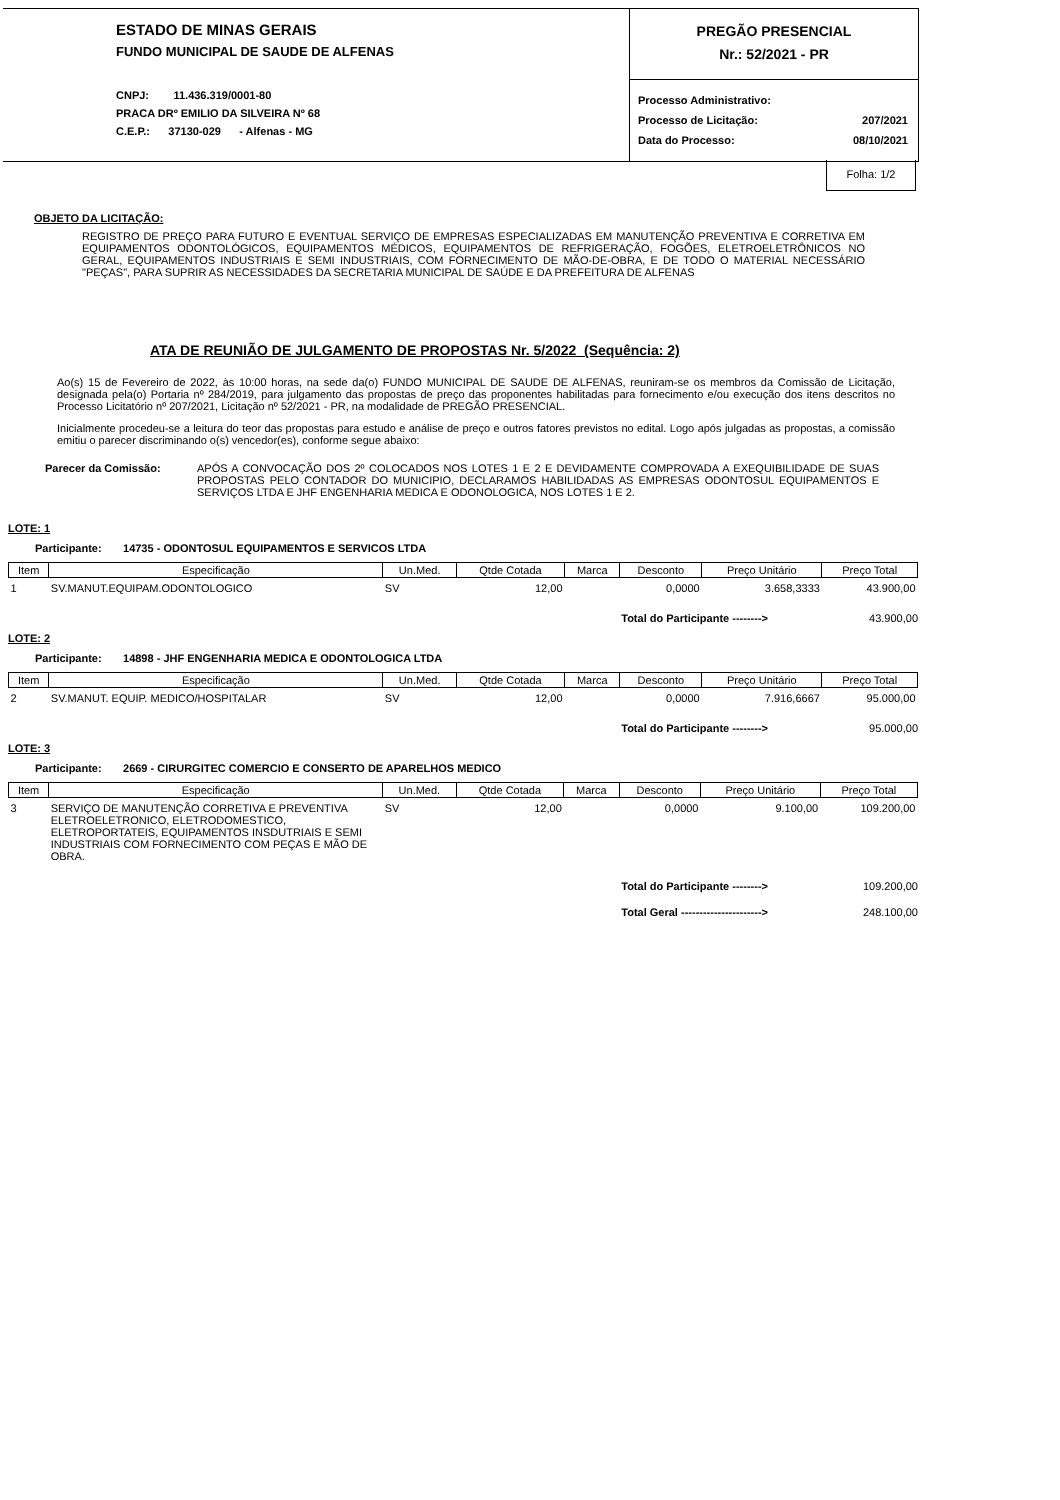ESTADO DE MINAS GERAIS
FUNDO MUNICIPAL DE SAUDE DE ALFENAS
CNPJ: 11.436.319/0001-80
PRACA DRº EMILIO DA SILVEIRA Nº 68
C.E.P.: 37130-029 - Alfenas - MG
PREGÃO PRESENCIAL
Nr.: 52/2021 - PR
Processo Administrativo:
Processo de Licitação: 207/2021
Data do Processo: 08/10/2021
Folha: 1/2
OBJETO DA LICITAÇÃO:
REGISTRO DE PREÇO PARA FUTURO E EVENTUAL SERVIÇO DE EMPRESAS ESPECIALIZADAS EM MANUTENÇÃO PREVENTIVA E CORRETIVA EM EQUIPAMENTOS ODONTOLÓGICOS, EQUIPAMENTOS MÉDICOS, EQUIPAMENTOS DE REFRIGERAÇÃO, FOGÕES, ELETROELETRÔNICOS NO GERAL, EQUIPAMENTOS INDUSTRIAIS E SEMI INDUSTRIAIS, COM FORNECIMENTO DE MÃO-DE-OBRA, E DE TODO O MATERIAL NECESSÁRIO "PEÇAS", PARA SUPRIR AS NECESSIDADES DA SECRETARIA MUNICIPAL DE SAÚDE E DA PREFEITURA DE ALFENAS
ATA DE REUNIÃO DE JULGAMENTO DE PROPOSTAS Nr. 5/2022 (Sequência: 2)
Ao(s) 15 de Fevereiro de 2022, às 10:00 horas, na sede da(o) FUNDO MUNICIPAL DE SAUDE DE ALFENAS, reuniram-se os membros da Comissão de Licitação, designada pela(o) Portaria nº 284/2019, para julgamento das propostas de preço das proponentes habilitadas para fornecimento e/ou execução dos itens descritos no Processo Licitatório nº 207/2021, Licitação nº 52/2021 - PR, na modalidade de PREGÃO PRESENCIAL.
Inicialmente procedeu-se a leitura do teor das propostas para estudo e análise de preço e outros fatores previstos no edital. Logo após julgadas as propostas, a comissão emitiu o parecer discriminando o(s) vencedor(es), conforme segue abaixo:
Parecer da Comissão: APÓS A CONVOCAÇÃO DOS 2º COLOCADOS NOS LOTES 1 E 2 E DEVIDAMENTE COMPROVADA A EXEQUIBILIDADE DE SUAS PROPOSTAS PELO CONTADOR DO MUNICIPIO, DECLARAMOS HABILIDADAS AS EMPRESAS ODONTOSUL EQUIPAMENTOS E SERVIÇOS LTDA E JHF ENGENHARIA MEDICA E ODONOLOGICA, NOS LOTES 1 E 2.
LOTE: 1
Participante: 14735 - ODONTOSUL EQUIPAMENTOS E SERVICOS LTDA
| Item | Especificação | Un.Med. | Qtde Cotada | Marca | Desconto | Preço Unitário | Preço Total |
| --- | --- | --- | --- | --- | --- | --- | --- |
| 1 | SV.MANUT.EQUIPAM.ODONTOLOGICO | SV | 12,00 | | 0,0000 | 3.658,3333 | 43.900,00 |
Total do Participante --------> 43.900,00
LOTE: 2
Participante: 14898 - JHF ENGENHARIA MEDICA E ODONTOLOGICA LTDA
| Item | Especificação | Un.Med. | Qtde Cotada | Marca | Desconto | Preço Unitário | Preço Total |
| --- | --- | --- | --- | --- | --- | --- | --- |
| 2 | SV.MANUT. EQUIP. MEDICO/HOSPITALAR | SV | 12,00 | | 0,0000 | 7.916,6667 | 95.000,00 |
Total do Participante --------> 95.000,00
LOTE: 3
Participante: 2669 - CIRURGITEC COMERCIO E CONSERTO DE APARELHOS MEDICO
| Item | Especificação | Un.Med. | Qtde Cotada | Marca | Desconto | Preço Unitário | Preço Total |
| --- | --- | --- | --- | --- | --- | --- | --- |
| 3 | SERVIÇO DE MANUTENÇÃO CORRETIVA E PREVENTIVA ELETROELETRONICO, ELETRODOMESTICO, ELETROPORTATEIS, EQUIPAMENTOS INSDUTRIAIS E SEMI INDUSTRIAIS COM FORNECIMENTO COM PEÇAS E MÃO DE OBRA. | SV | 12,00 | | 0,0000 | 9.100,00 | 109.200,00 |
Total do Participante --------> 109.200,00
Total Geral ----------------------> 248.100,00